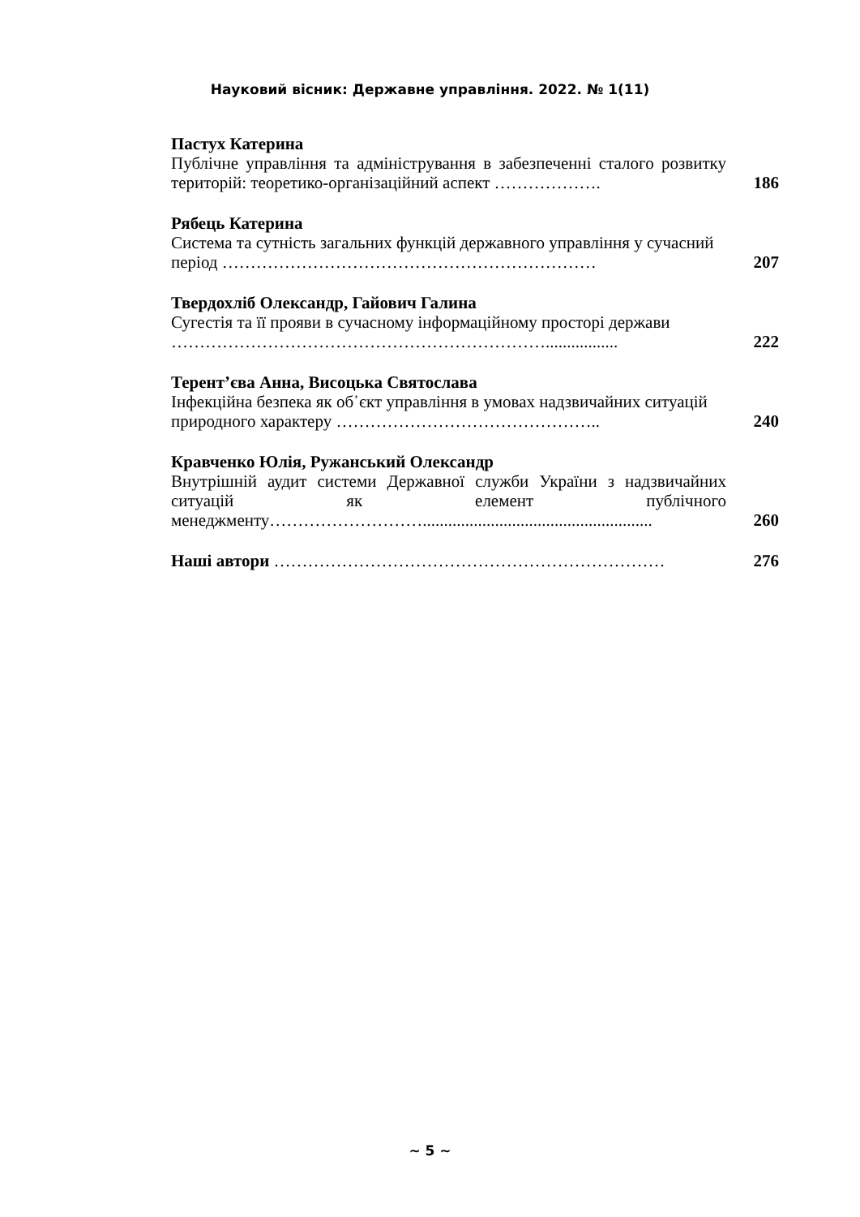Науковий вісник: Державне управління. 2022. № 1(11)
Пастух Катерина
Публічне управління та адміністрування в забезпеченні сталого розвитку територій: теоретико-організаційний аспект ……………….
186
Рябець Катерина
Система та сутність загальних функцій державного управління у сучасний період …………………………………………………………
207
Твердохліб Олександр, Гайович Галина
Сугестія та її прояви в сучасному інформаційному просторі держави ………………………………………………………….................
222
Терент’єва Анна, Висоцька Святослава
Інфекційна безпека як об᾿єкт управління в умовах надзвичайних ситуацій природного характеру ………………………………………..
240
Кравченко Юлія, Ружанський Олександр
Внутрішній аудит системи Державної служби України з надзвичайних ситуацій як елемент публічного менеджменту………………………......................................................
260
Наші автори …………………………………………………………… 276
~ 5 ~